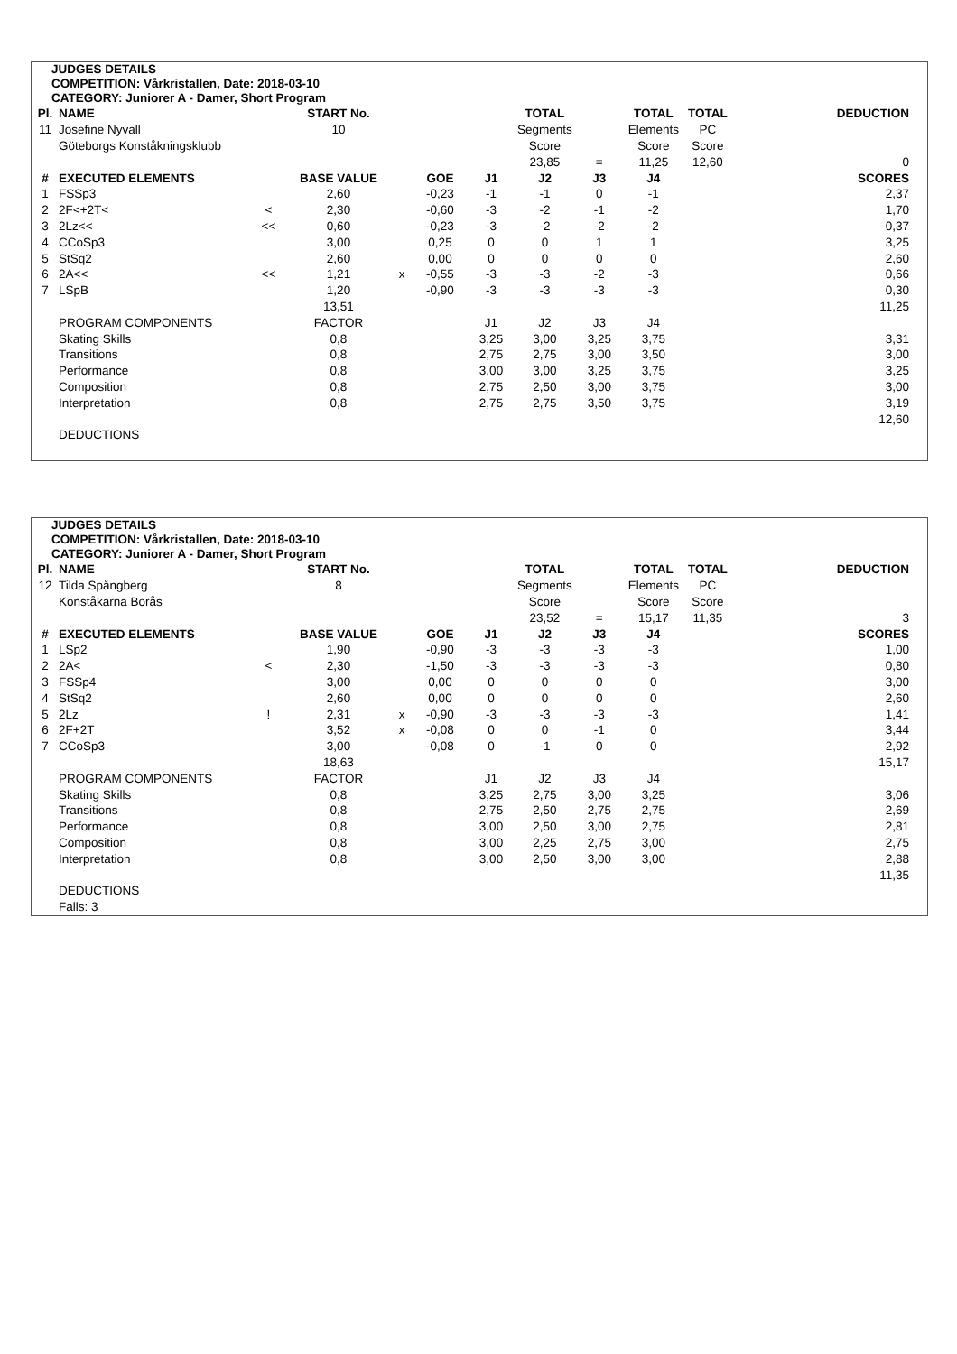JUDGES DETAILS
COMPETITION: Vårkristallen, Date: 2018-03-10
CATEGORY: Juniorer A - Damer, Short Program
| Pl. | NAME | | START No. | | | | TOTAL | | TOTAL | TOTAL | DEDUCTION |
| --- | --- | --- | --- | --- | --- | --- | --- | --- | --- | --- | --- |
| 11 | Josefine Nyvall | | 10 | | | | Segments | | Elements | PC | |
| | Göteborgs Konståkningsklubb | | | | | | Score | | Score | Score | |
| | | | | | | | 23,85 | = | 11,25 | 12,60 | 0 |
| # | EXECUTED ELEMENTS | | BASE VALUE | | GOE | J1 | J2 | J3 | J4 | | SCORES |
| 1 | FSSp3 | | 2,60 | | -0,23 | -1 | -1 | 0 | -1 | | 2,37 |
| 2 | 2F<+2T< | < | 2,30 | | -0,60 | -3 | -2 | -1 | -2 | | 1,70 |
| 3 | 2Lz<< | << | 0,60 | | -0,23 | -3 | -2 | -2 | -2 | | 0,37 |
| 4 | CCoSp3 | | 3,00 | | 0,25 | 0 | 0 | 1 | 1 | | 3,25 |
| 5 | StSq2 | | 2,60 | | 0,00 | 0 | 0 | 0 | 0 | | 2,60 |
| 6 | 2A<< | << | 1,21 | x | -0,55 | -3 | -3 | -2 | -3 | | 0,66 |
| 7 | LSpB | | 1,20 | | -0,90 | -3 | -3 | -3 | -3 | | 0,30 |
| | | | 13,51 | | | | | | | | 11,25 |
| | PROGRAM COMPONENTS | | FACTOR | | | J1 | J2 | J3 | J4 | | |
| | Skating Skills | | 0,8 | | | 3,25 | 3,00 | 3,25 | 3,75 | | 3,31 |
| | Transitions | | 0,8 | | | 2,75 | 2,75 | 3,00 | 3,50 | | 3,00 |
| | Performance | | 0,8 | | | 3,00 | 3,00 | 3,25 | 3,75 | | 3,25 |
| | Composition | | 0,8 | | | 2,75 | 2,50 | 3,00 | 3,75 | | 3,00 |
| | Interpretation | | 0,8 | | | 2,75 | 2,75 | 3,50 | 3,75 | | 3,19 |
| | | | | | | | | | | | 12,60 |
| | DEDUCTIONS | | | | | | | | | | |
JUDGES DETAILS
COMPETITION: Vårkristallen, Date: 2018-03-10
CATEGORY: Juniorer A - Damer, Short Program
| Pl. | NAME | | START No. | | | | TOTAL | | TOTAL | TOTAL | DEDUCTION |
| --- | --- | --- | --- | --- | --- | --- | --- | --- | --- | --- | --- |
| 12 | Tilda Spångberg | | 8 | | | | Segments | | Elements | PC | |
| | Konståkarna Borås | | | | | | Score | | Score | Score | |
| | | | | | | | 23,52 | = | 15,17 | 11,35 | 3 |
| # | EXECUTED ELEMENTS | | BASE VALUE | | GOE | J1 | J2 | J3 | J4 | | SCORES |
| 1 | LSp2 | | 1,90 | | -0,90 | -3 | -3 | -3 | -3 | | 1,00 |
| 2 | 2A< | < | 2,30 | | -1,50 | -3 | -3 | -3 | -3 | | 0,80 |
| 3 | FSSp4 | | 3,00 | | 0,00 | 0 | 0 | 0 | 0 | | 3,00 |
| 4 | StSq2 | | 2,60 | | 0,00 | 0 | 0 | 0 | 0 | | 2,60 |
| 5 | 2Lz | ! | 2,31 | x | -0,90 | -3 | -3 | -3 | -3 | | 1,41 |
| 6 | 2F+2T | | 3,52 | x | -0,08 | 0 | 0 | -1 | 0 | | 3,44 |
| 7 | CCoSp3 | | 3,00 | | -0,08 | 0 | -1 | 0 | 0 | | 2,92 |
| | | | 18,63 | | | | | | | | 15,17 |
| | PROGRAM COMPONENTS | | FACTOR | | | J1 | J2 | J3 | J4 | | |
| | Skating Skills | | 0,8 | | | 3,25 | 2,75 | 3,00 | 3,25 | | 3,06 |
| | Transitions | | 0,8 | | | 2,75 | 2,50 | 2,75 | 2,75 | | 2,69 |
| | Performance | | 0,8 | | | 3,00 | 2,50 | 3,00 | 2,75 | | 2,81 |
| | Composition | | 0,8 | | | 3,00 | 2,25 | 2,75 | 3,00 | | 2,75 |
| | Interpretation | | 0,8 | | | 3,00 | 2,50 | 3,00 | 3,00 | | 2,88 |
| | | | | | | | | | | | 11,35 |
| | DEDUCTIONS | | | | | | | | | | |
| | Falls: 3 | | | | | | | | | | |